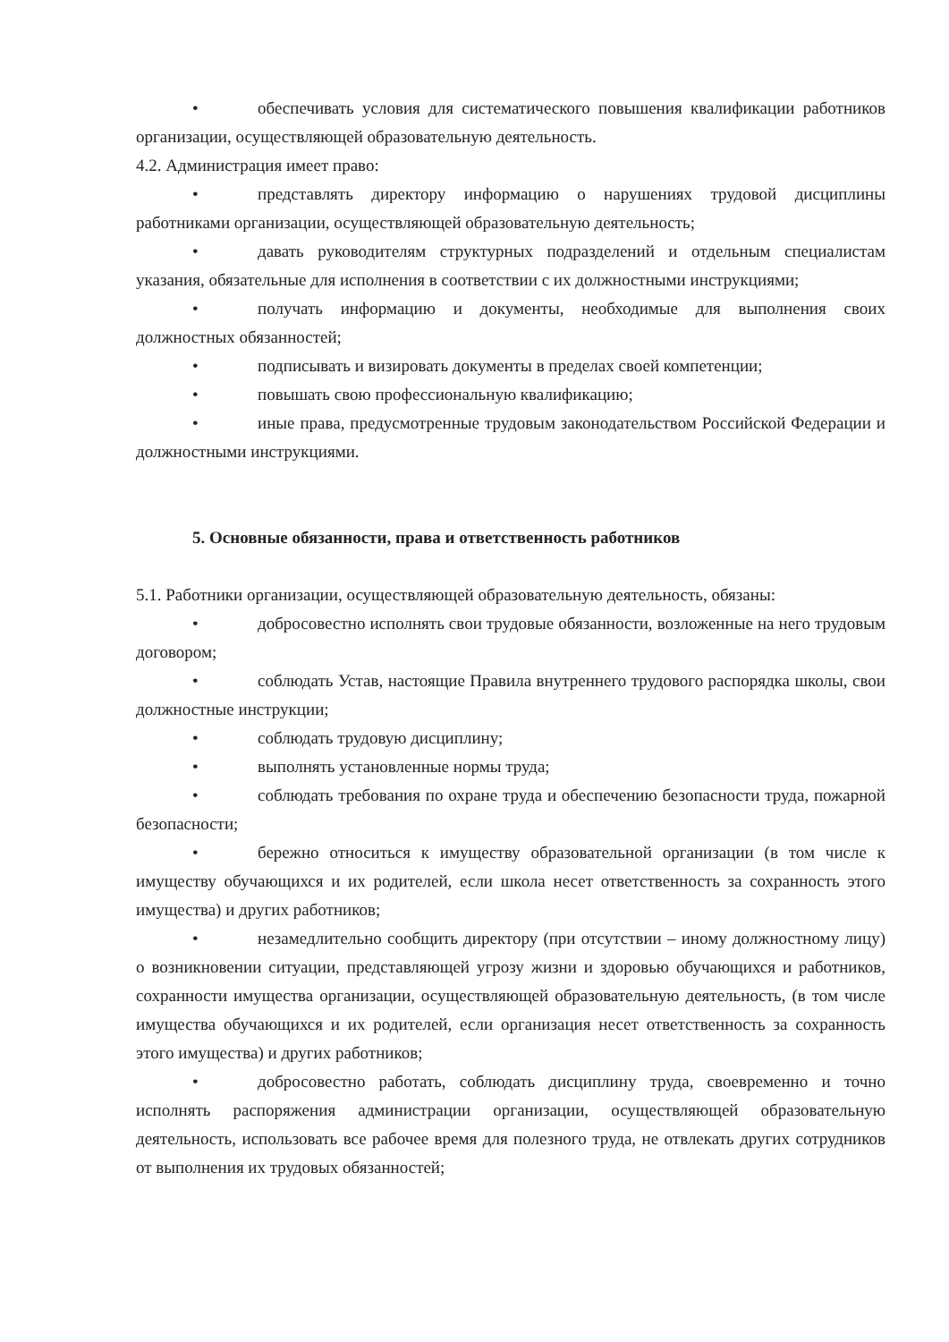• обеспечивать условия для систематического повышения квалификации работников организации, осуществляющей образовательную деятельность.
4.2. Администрация имеет право:
• представлять директору информацию о нарушениях трудовой дисциплины работниками организации, осуществляющей образовательную деятельность;
• давать руководителям структурных подразделений и отдельным специалистам указания, обязательные для исполнения в соответствии с их должностными инструкциями;
• получать информацию и документы, необходимые для выполнения своих должностных обязанностей;
• подписывать и визировать документы в пределах своей компетенции;
• повышать свою профессиональную квалификацию;
• иные права, предусмотренные трудовым законодательством Российской Федерации и должностными инструкциями.
5. Основные обязанности, права и ответственность работников
5.1. Работники организации, осуществляющей образовательную деятельность, обязаны:
• добросовестно исполнять свои трудовые обязанности, возложенные на него трудовым договором;
• соблюдать Устав, настоящие Правила внутреннего трудового распорядка школы, свои должностные инструкции;
• соблюдать трудовую дисциплину;
• выполнять установленные нормы труда;
• соблюдать требования по охране труда и обеспечению безопасности труда, пожарной безопасности;
• бережно относиться к имуществу образовательной организации (в том числе к имуществу обучающихся и их родителей, если школа несет ответственность за сохранность этого имущества) и других работников;
• незамедлительно сообщить директору (при отсутствии – иному должностному лицу) о возникновении ситуации, представляющей угрозу жизни и здоровью обучающихся и работников, сохранности имущества организации, осуществляющей образовательную деятельность, (в том числе имущества обучающихся и их родителей, если организация несет ответственность за сохранность этого имущества) и других работников;
• добросовестно работать, соблюдать дисциплину труда, своевременно и точно исполнять распоряжения администрации организации, осуществляющей образовательную деятельность, использовать все рабочее время для полезного труда, не отвлекать других сотрудников от выполнения их трудовых обязанностей;